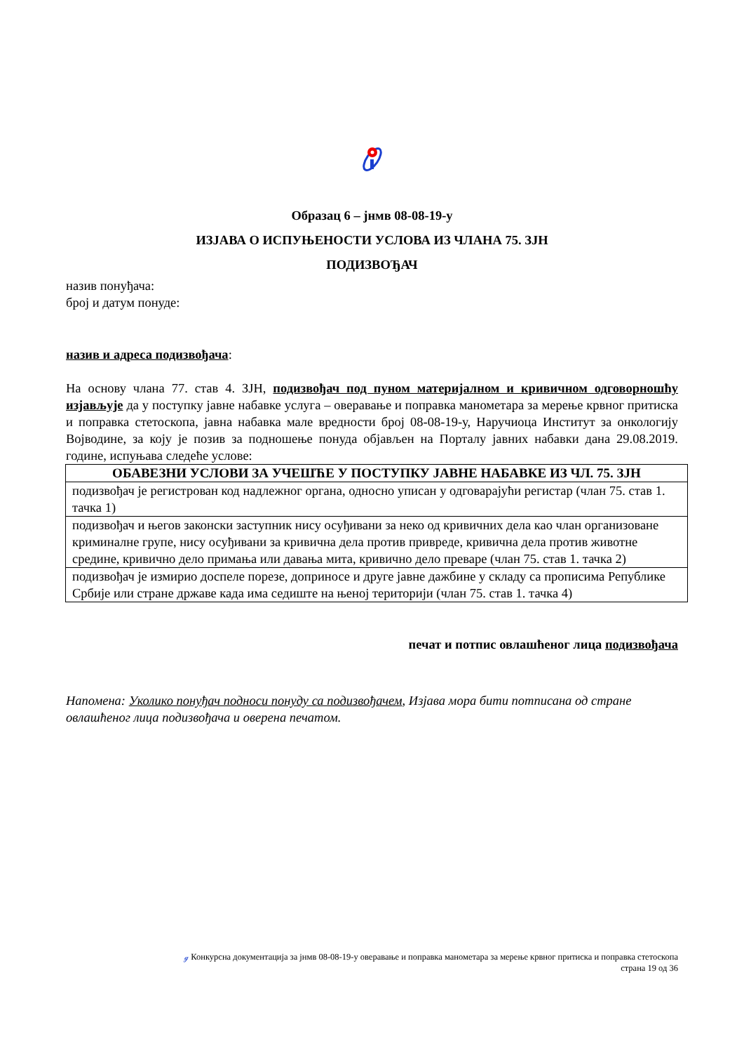Образац 6 – јнмв 08-08-19-у
ИЗЈАВА О ИСПУЊЕНОСТИ УСЛОВА ИЗ ЧЛАНА 75. ЗЈН
ПОДИЗВОЂАЧ
назив понуђача:
број и датум понуде:
назив и адреса подизвођача:
На основу члана 77. став 4. ЗЈН, подизвођач под пуном материјалном и кривичном одговорношћу изјављује да у поступку јавне набавке услуга – оверавање и поправка манометара за мерење крвног притиска и поправка стетоскопа, јавна набавка мале вредности број 08-08-19-у, Наручиоца Институт за онкологију Војводине, за коју је позив за подношење понуда објављен на Порталу јавних набавки дана 29.08.2019. године, испуњава следеће услове:
| ОБАВЕЗНИ УСЛОВИ ЗА УЧЕШЋЕ У ПОСТУПКУ ЈАВНЕ НАБАВКЕ ИЗ ЧЛ. 75. ЗЈН |
| --- |
| подизвођач је регистрован код надлежног органа, односно уписан у одговарајући регистар (члан 75. став 1. тачка 1) |
| подизвођач и његов законски заступник нису осуђивани за неко од кривичних дела као члан организоване криминалне групе, нису осуђивани за кривична дела против привреде, кривична дела против животне средине, кривично дело примања или давања мита, кривично дело преваре (члан 75. став 1. тачка 2) |
| подизвођач је измирио доспеле порезе, доприносе и друге јавне дажбине у складу са прописима Републике Србије или стране државе када има седиште на њеној територији (члан 75. став 1. тачка 4) |
печат и потпис овлашћеног лица подизвођача
Напомена: Уколико понуђач подноси понуду са подизвођачем, Изјава мора бити потписана од стране овлашћеног лица подизвођача и оверена печатом.
ℊ Конкурсна документација за јнмв 08-08-19-у оверавање и поправка манометара за мерење крвног притиска и поправка стетоскопа
страна 19 од 36